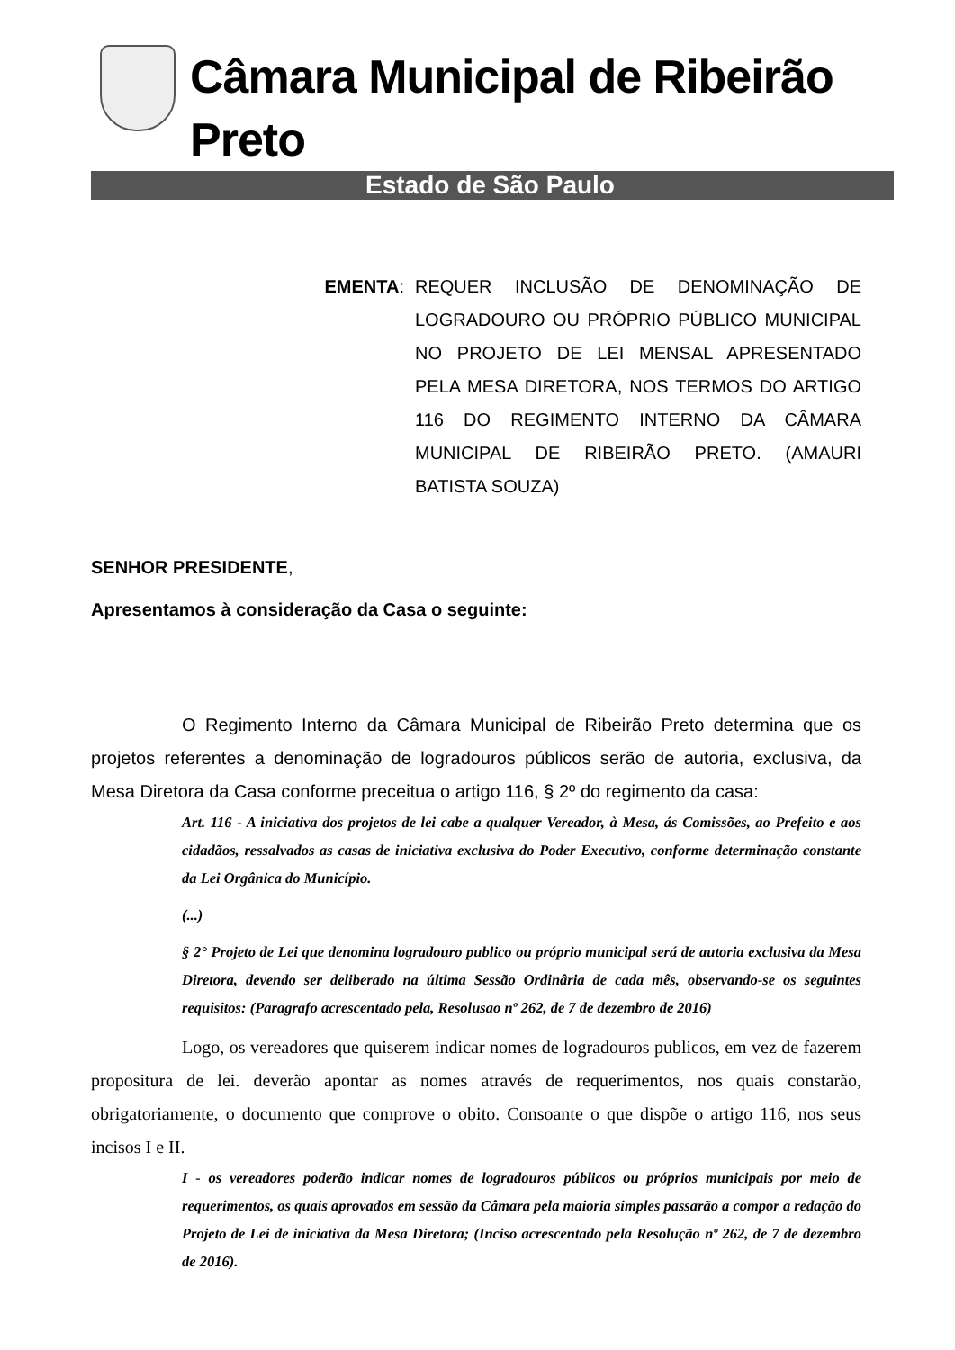Câmara Municipal de Ribeirão Preto
Estado de São Paulo
EMENTA: REQUER INCLUSÃO DE DENOMINAÇÃO DE LOGRADOURO OU PRÓPRIO PÚBLICO MUNICIPAL NO PROJETO DE LEI MENSAL APRESENTADO PELA MESA DIRETORA, NOS TERMOS DO ARTIGO 116 DO REGIMENTO INTERNO DA CÂMARA MUNICIPAL DE RIBEIRÃO PRETO. (AMAURI BATISTA SOUZA)
SENHOR PRESIDENTE,
Apresentamos à consideração da Casa o seguinte:
O Regimento Interno da Câmara Municipal de Ribeirão Preto determina que os projetos referentes a denominação de logradouros públicos serão de autoria, exclusiva, da Mesa Diretora da Casa conforme preceitua o artigo 116, § 2º do regimento da casa:
Art. 116 - A iniciativa dos projetos de lei cabe a qualquer Vereador, à Mesa, ás Comissões, ao Prefeito e aos cidadãos, ressalvados as casas de iniciativa exclusiva do Poder Executivo, conforme determinação constante da Lei Orgânica do Município.
(...)
§ 2° Projeto de Lei que denomina logradouro publico ou próprio municipal será de autoria exclusiva da Mesa Diretora, devendo ser deliberado na última Sessão Ordinâria de cada mês, observando-se os seguintes requisitos: (Paragrafo acrescentado pela, Resolusao nº 262, de 7 de dezembro de 2016)
Logo, os vereadores que quiserem indicar nomes de logradouros publicos, em vez de fazerem propositura de lei. deverão apontar as nomes através de requerimentos, nos quais constarão, obrigatoriamente, o documento que comprove o obito. Consoante o que dispõe o artigo 116, nos seus incisos I e II.
I - os vereadores poderão indicar nomes de logradouros públicos ou próprios municipais por meio de requerimentos, os quais aprovados em sessão da Câmara pela maioria simples passarão a compor a redação do Projeto de Lei de iniciativa da Mesa Diretora; (Inciso acrescentado pela Resolução nº 262, de 7 de dezembro de 2016).